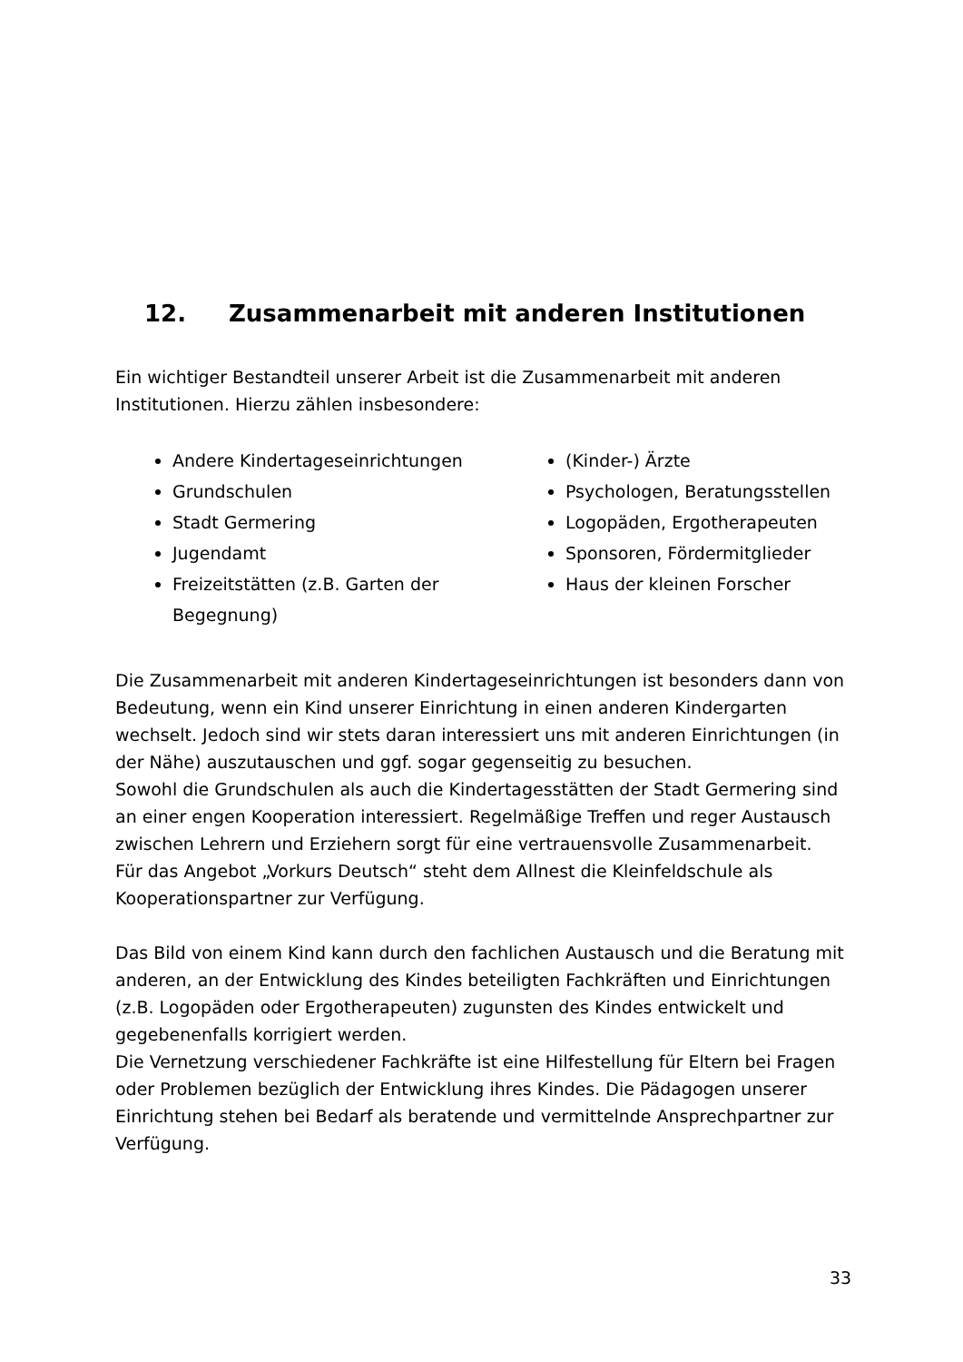12. Zusammenarbeit mit anderen Institutionen
Ein wichtiger Bestandteil unserer Arbeit ist die Zusammenarbeit mit anderen Institutionen. Hierzu zählen insbesondere:
Andere Kindertageseinrichtungen
Grundschulen
Stadt Germering
Jugendamt
Freizeitstätten (z.B. Garten der Begegnung)
(Kinder-) Ärzte
Psychologen, Beratungsstellen
Logopäden, Ergotherapeuten
Sponsoren, Fördermitglieder
Haus der kleinen Forscher
Die Zusammenarbeit mit anderen Kindertageseinrichtungen ist besonders dann von Bedeutung, wenn ein Kind unserer Einrichtung in einen anderen Kindergarten wechselt. Jedoch sind wir stets daran interessiert uns mit anderen Einrichtungen (in der Nähe) auszutauschen und ggf. sogar gegenseitig zu besuchen.
Sowohl die Grundschulen als auch die Kindertagesstätten der Stadt Germering sind an einer engen Kooperation interessiert. Regelmäßige Treffen und reger Austausch zwischen Lehrern und Erziehern sorgt für eine vertrauensvolle Zusammenarbeit.
Für das Angebot „Vorkurs Deutsch“ steht dem Allnest die Kleinfeldschule als Kooperationspartner zur Verfügung.
Das Bild von einem Kind kann durch den fachlichen Austausch und die Beratung mit anderen, an der Entwicklung des Kindes beteiligten Fachkräften und Einrichtungen (z.B. Logopäden oder Ergotherapeuten) zugunsten des Kindes entwickelt und gegebenenfalls korrigiert werden.
Die Vernetzung verschiedener Fachkräfte ist eine Hilfestellung für Eltern bei Fragen oder Problemen bezüglich der Entwicklung ihres Kindes. Die Pädagogen unserer Einrichtung stehen bei Bedarf als beratende und vermittelnde Ansprechpartner zur Verfügung.
33